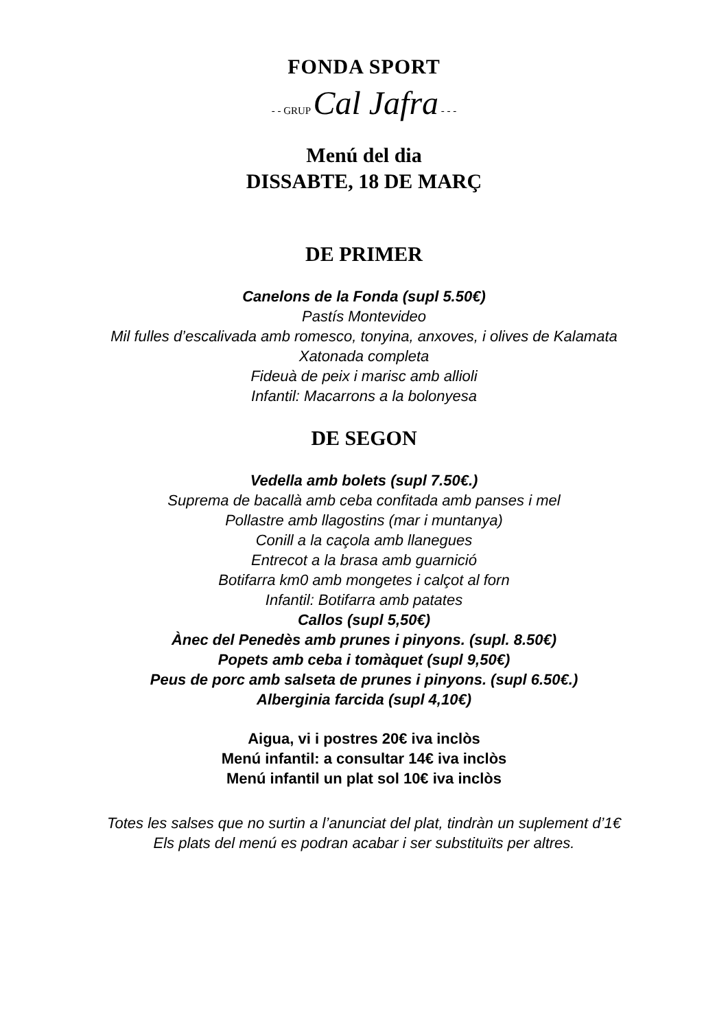FONDA SPORT
- - GRUP Cal Jafra - - -
Menú del dia
DISSABTE, 18 DE MARÇ
DE PRIMER
Canelons de la Fonda (supl 5.50€)
Pastís Montevideo
Mil fulles d’escalivada amb romesco, tonyina, anxoves, i olives de Kalamata
Xatonada completa
Fideuà de peix i marisc amb allioli
Infantil: Macarrons a la bolonyesa
DE SEGON
Vedella amb bolets (supl 7.50€.)
Suprema de bacallà amb ceba confitada amb panses i mel
Pollastre amb llagostins (mar i muntanya)
Conill a la caçola amb llanegues
Entrecot a la brasa amb guarnició
Botifarra km0 amb mongetes i calçot al forn
Infantil: Botifarra amb patates
Callos (supl 5,50€)
Ànec del Penedès amb prunes i pinyons. (supl. 8.50€)
Popets amb ceba i tomàquet (supl 9,50€)
Peus de porc amb salseta de prunes i pinyons. (supl 6.50€.)
Alberginia farcida (supl 4,10€)
Aigua, vi i postres 20€ iva inclòs
Menú infantil: a consultar 14€ iva inclòs
Menú infantil un plat sol 10€ iva inclòs
Totes les salses que no surtin a l’anunciat del plat, tindràn un suplement d’1€
Els plats del menú es podran acabar i ser substituïts per altres.